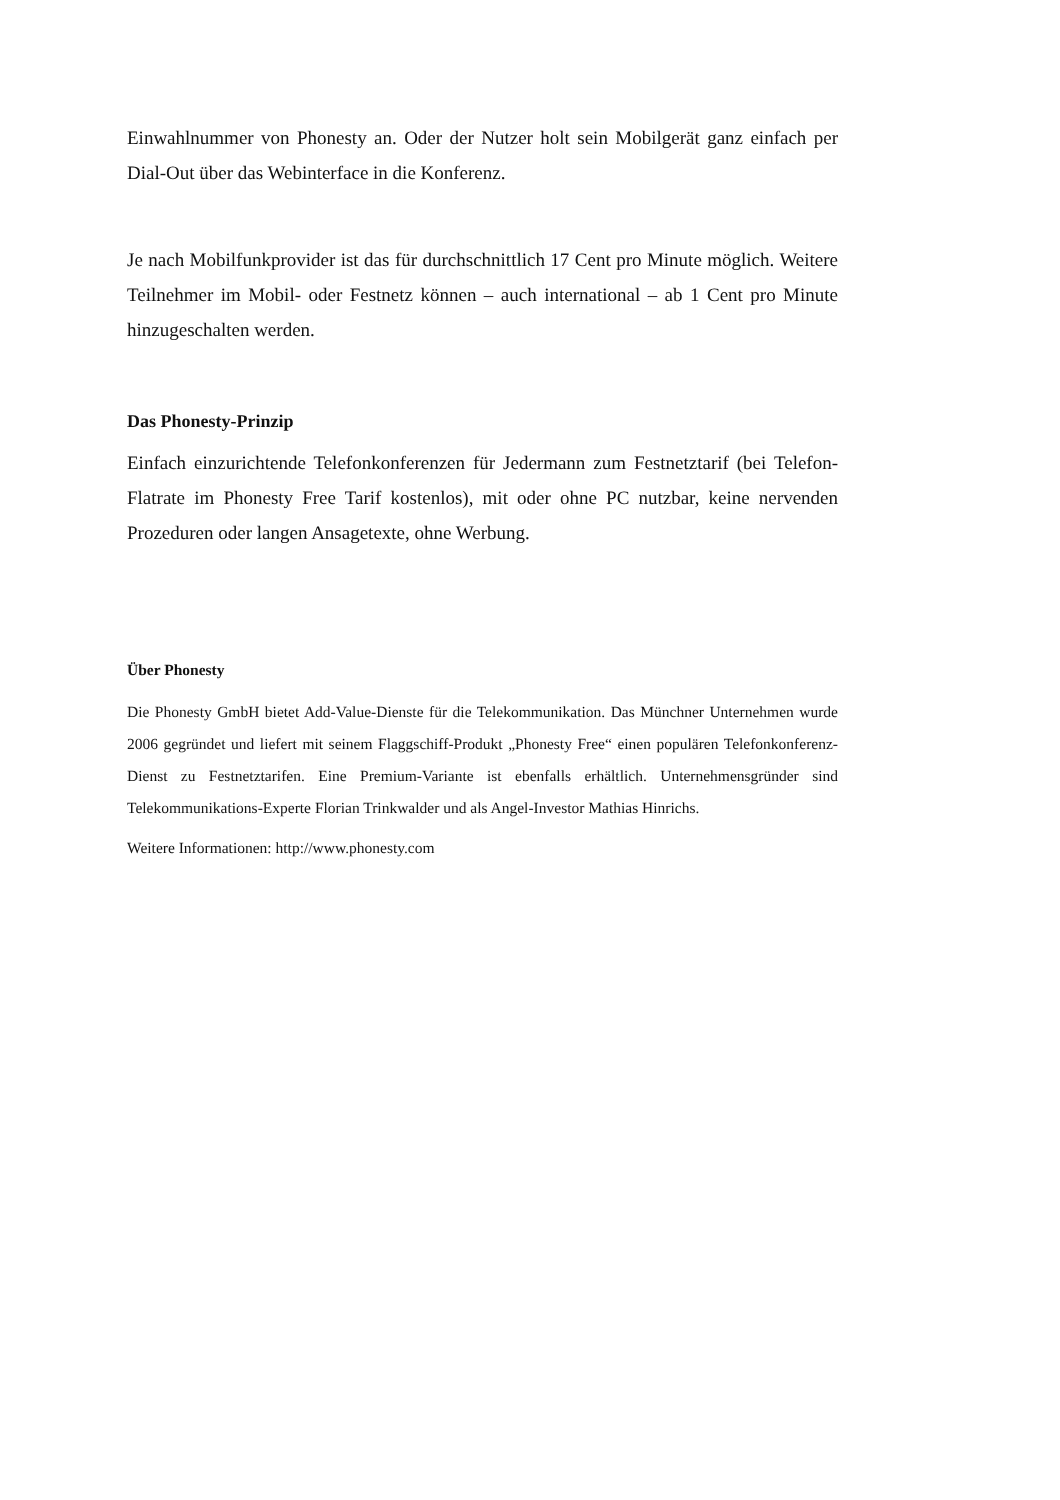Einwahlnummer von Phonesty an. Oder der Nutzer holt sein Mobilgerät ganz einfach per Dial-Out über das Webinterface in die Konferenz.
Je nach Mobilfunkprovider ist das für durchschnittlich 17 Cent pro Minute möglich. Weitere Teilnehmer im Mobil- oder Festnetz können – auch international – ab 1 Cent pro Minute hinzugeschalten werden.
Das Phonesty-Prinzip
Einfach einzurichtende Telefonkonferenzen für Jedermann zum Festnetztarif (bei Telefon-Flatrate im Phonesty Free Tarif kostenlos), mit oder ohne PC nutzbar, keine nervenden Prozeduren oder langen Ansagetexte, ohne Werbung.
Über Phonesty
Die Phonesty GmbH bietet Add-Value-Dienste für die Telekommunikation. Das Münchner Unternehmen wurde 2006 gegründet und liefert mit seinem Flaggschiff-Produkt „Phonesty Free“ einen populären Telefonkonferenz-Dienst zu Festnetztarifen. Eine Premium-Variante ist ebenfalls erhältlich. Unternehmensgründer sind Telekommunikations-Experte Florian Trinkwalder und als Angel-Investor Mathias Hinrichs.
Weitere Informationen: http://www.phonesty.com